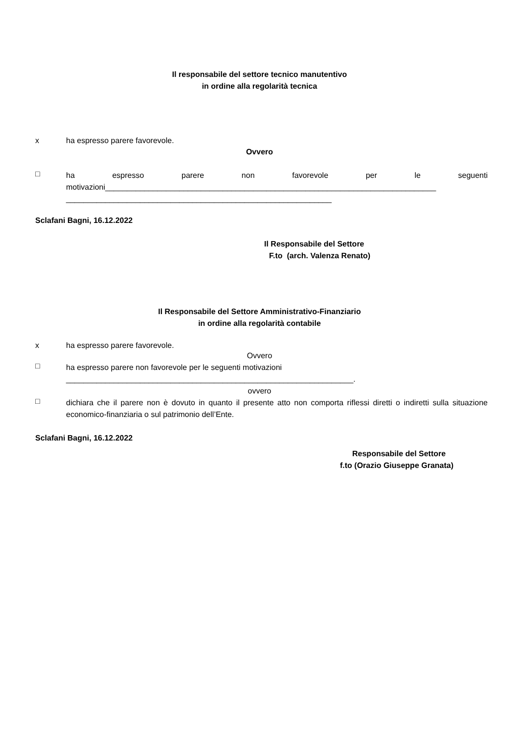Il responsabile del settore tecnico manutentivo
in ordine alla regolarità tecnica
x ha espresso parere favorevole.
Ovvero
□
ha espresso parere non favorevole per le seguenti
motivazioni____________________________________________________________________________
_____________________________________________________________
Sclafani Bagni, 16.12.2022
Il Responsabile del Settore
F.to (arch. Valenza Renato)
Il Responsabile del Settore Amministrativo-Finanziario
in ordine alla regolarità contabile
x ha espresso parere favorevole.
Ovvero
□
ha espresso parere non favorevole per le seguenti motivazioni
__________________________________________________________________.
ovvero
□
dichiara che il parere non è dovuto in quanto il presente atto non comporta riflessi diretti o indiretti sulla situazione economico-finanziaria o sul patrimonio dell’Ente.
Sclafani Bagni, 16.12.2022
Responsabile del Settore
f.to (Orazio Giuseppe Granata)